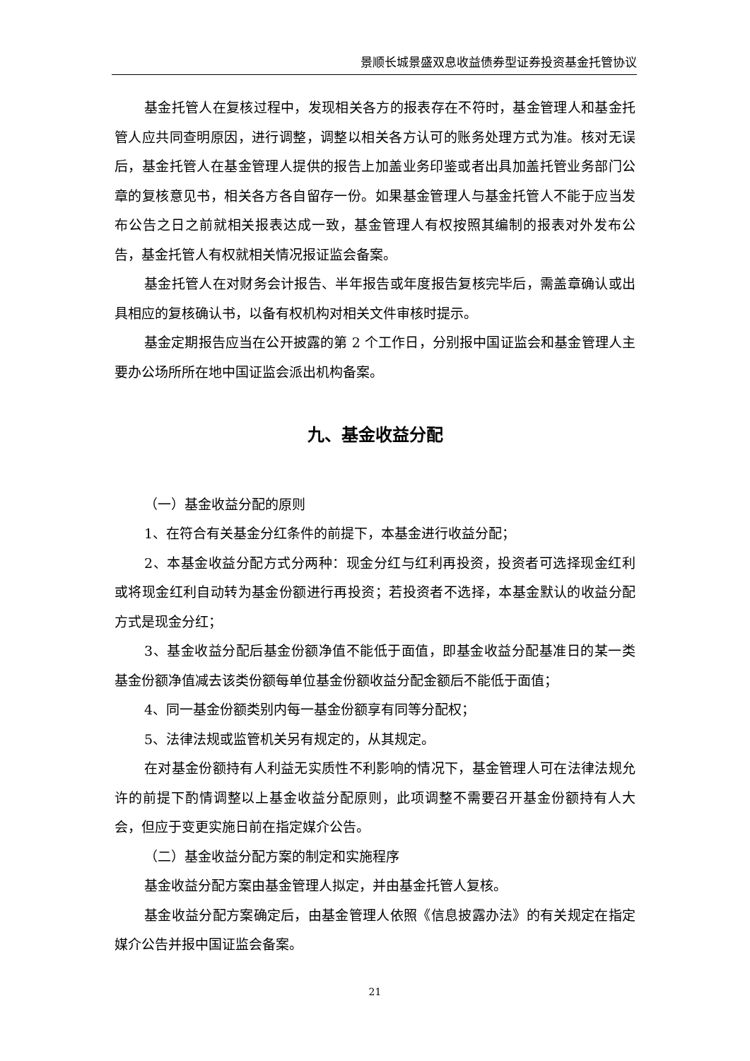景顺长城景盛双息收益债券型证券投资基金托管协议
基金托管人在复核过程中，发现相关各方的报表存在不符时，基金管理人和基金托管人应共同查明原因，进行调整，调整以相关各方认可的账务处理方式为准。核对无误后，基金托管人在基金管理人提供的报告上加盖业务印鉴或者出具加盖托管业务部门公章的复核意见书，相关各方各自留存一份。如果基金管理人与基金托管人不能于应当发布公告之日之前就相关报表达成一致，基金管理人有权按照其编制的报表对外发布公告，基金托管人有权就相关情况报证监会备案。
基金托管人在对财务会计报告、半年报告或年度报告复核完毕后，需盖章确认或出具相应的复核确认书，以备有权机构对相关文件审核时提示。
基金定期报告应当在公开披露的第 2 个工作日，分别报中国证监会和基金管理人主要办公场所所在地中国证监会派出机构备案。
九、基金收益分配
（一）基金收益分配的原则
1、在符合有关基金分红条件的前提下，本基金进行收益分配；
2、本基金收益分配方式分两种：现金分红与红利再投资，投资者可选择现金红利或将现金红利自动转为基金份额进行再投资；若投资者不选择，本基金默认的收益分配方式是现金分红；
3、基金收益分配后基金份额净值不能低于面值，即基金收益分配基准日的某一类基金份额净值减去该类份额每单位基金份额收益分配金额后不能低于面值；
4、同一基金份额类别内每一基金份额享有同等分配权；
5、法律法规或监管机关另有规定的，从其规定。
在对基金份额持有人利益无实质性不利影响的情况下，基金管理人可在法律法规允许的前提下酌情调整以上基金收益分配原则，此项调整不需要召开基金份额持有人大会，但应于变更实施日前在指定媒介公告。
（二）基金收益分配方案的制定和实施程序
基金收益分配方案由基金管理人拟定，并由基金托管人复核。
基金收益分配方案确定后，由基金管理人依照《信息披露办法》的有关规定在指定媒介公告并报中国证监会备案。
21